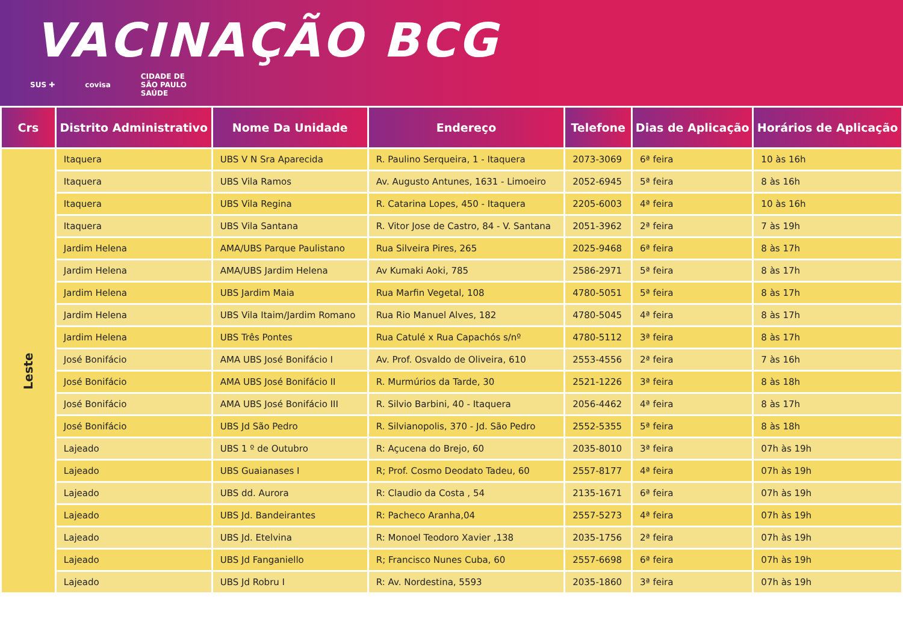VACINAÇÃO BCG
SUS ✚ covisa CIDADE DE
SÃO PAULO
SAÚDE
| Crs | Distrito Administrativo | Nome Da Unidade | Endereço | Telefone | Dias de Aplicação | Horários de Aplicação |
| --- | --- | --- | --- | --- | --- | --- |
| Leste | Itaquera | UBS V N Sra Aparecida | R. Paulino Serqueira, 1 - Itaquera | 2073-3069 | 6ª feira | 10 às 16h |
| | Itaquera | UBS Vila Ramos | Av. Augusto Antunes, 1631 - Limoeiro | 2052-6945 | 5ª feira | 8 às 16h |
| | Itaquera | UBS Vila Regina | R. Catarina Lopes, 450 - Itaquera | 2205-6003 | 4ª feira | 10 às 16h |
| | Itaquera | UBS Vila Santana | R. Vitor Jose de Castro, 84 - V. Santana | 2051-3962 | 2ª feira | 7 às 19h |
| | Jardim Helena | AMA/UBS Parque Paulistano | Rua Silveira Pires, 265 | 2025-9468 | 6ª feira | 8 às 17h |
| | Jardim Helena | AMA/UBS Jardim Helena | Av Kumaki Aoki, 785 | 2586-2971 | 5ª feira | 8 às 17h |
| | Jardim Helena | UBS Jardim Maia | Rua Marfin Vegetal, 108 | 4780-5051 | 5ª feira | 8 às 17h |
| | Jardim Helena | UBS Vila Itaim/Jardim Romano | Rua Rio Manuel Alves, 182 | 4780-5045 | 4ª feira | 8 às 17h |
| | Jardim Helena | UBS Três Pontes | Rua Catulé x Rua Capachós s/nº | 4780-5112 | 3ª feira | 8 às 17h |
| | José Bonifácio | AMA UBS José Bonifácio I | Av. Prof. Osvaldo de Oliveira, 610 | 2553-4556 | 2ª feira | 7 às 16h |
| | José Bonifácio | AMA UBS José Bonifácio II | R. Murmúrios da Tarde, 30 | 2521-1226 | 3ª feira | 8 às 18h |
| | José Bonifácio | AMA UBS José Bonifácio III | R. Silvio Barbini, 40 - Itaquera | 2056-4462 | 4ª feira | 8 às 17h |
| | José Bonifácio | UBS Jd São Pedro | R. Silvianopolis, 370 - Jd. São Pedro | 2552-5355 | 5ª feira | 8 às 18h |
| | Lajeado | UBS 1 º de Outubro | R: Açucena do Brejo, 60 | 2035-8010 | 3ª feira | 07h às 19h |
| | Lajeado | UBS Guaianases I | R; Prof. Cosmo Deodato Tadeu, 60 | 2557-8177 | 4ª feira | 07h às 19h |
| | Lajeado | UBS dd. Aurora | R: Claudio da Costa , 54 | 2135-1671 | 6ª feira | 07h às 19h |
| | Lajeado | UBS Jd. Bandeirantes | R: Pacheco Aranha,04 | 2557-5273 | 4ª feira | 07h às 19h |
| | Lajeado | UBS Jd. Etelvina | R: Monoel Teodoro Xavier ,138 | 2035-1756 | 2ª feira | 07h às 19h |
| | Lajeado | UBS Jd Fanganiello | R; Francisco Nunes Cuba, 60 | 2557-6698 | 6ª feira | 07h às 19h |
| | Lajeado | UBS Jd Robru I | R: Av. Nordestina, 5593 | 2035-1860 | 3ª feira | 07h às 19h |